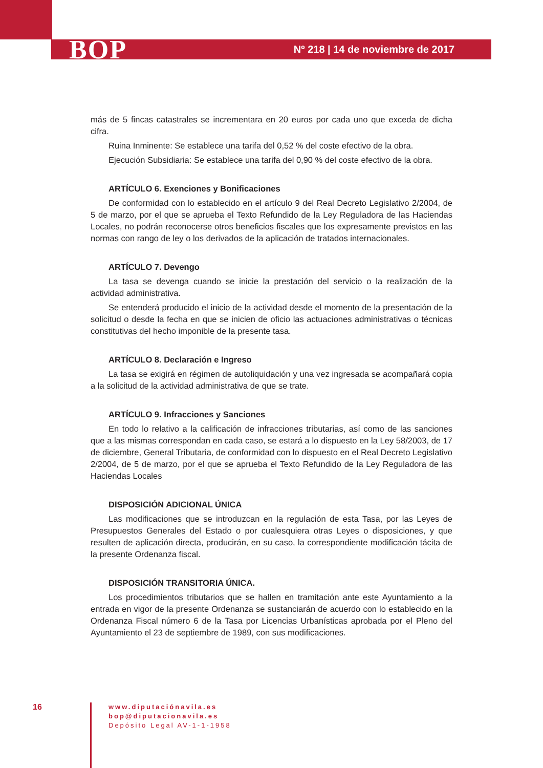BOP Nº 218 | 14 de noviembre de 2017
más de 5 fincas catastrales se incrementara en 20 euros por cada uno que exceda de dicha cifra.
Ruina Inminente: Se establece una tarifa del 0,52 % del coste efectivo de la obra.
Ejecución Subsidiaria: Se establece una tarifa del 0,90 % del coste efectivo de la obra.
ARTÍCULO 6. Exenciones y Bonificaciones
De conformidad con lo establecido en el artículo 9 del Real Decreto Legislativo 2/2004, de 5 de marzo, por el que se aprueba el Texto Refundido de la Ley Reguladora de las Haciendas Locales, no podrán reconocerse otros beneficios fiscales que los expresamente previstos en las normas con rango de ley o los derivados de la aplicación de tratados internacionales.
ARTÍCULO 7. Devengo
La tasa se devenga cuando se inicie la prestación del servicio o la realización de la actividad administrativa.
Se entenderá producido el inicio de la actividad desde el momento de la presentación de la solicitud o desde la fecha en que se inicien de oficio las actuaciones administrativas o técnicas constitutivas del hecho imponible de la presente tasa.
ARTÍCULO 8. Declaración e Ingreso
La tasa se exigirá en régimen de autoliquidación y una vez ingresada se acompañará copia a la solicitud de la actividad administrativa de que se trate.
ARTÍCULO 9. Infracciones y Sanciones
En todo lo relativo a la calificación de infracciones tributarias, así como de las sanciones que a las mismas correspondan en cada caso, se estará a lo dispuesto en la Ley 58/2003, de 17 de diciembre, General Tributaria, de conformidad con lo dispuesto en el Real Decreto Legislativo 2/2004, de 5 de marzo, por el que se aprueba el Texto Refundido de la Ley Reguladora de las Haciendas Locales
DISPOSICIÓN ADICIONAL ÚNICA
Las modificaciones que se introduzcan en la regulación de esta Tasa, por las Leyes de Presupuestos Generales del Estado o por cualesquiera otras Leyes o disposiciones, y que resulten de aplicación directa, producirán, en su caso, la correspondiente modificación tácita de la presente Ordenanza fiscal.
DISPOSICIÓN TRANSITORIA ÚNICA.
Los procedimientos tributarios que se hallen en tramitación ante este Ayuntamiento a la entrada en vigor de la presente Ordenanza se sustanciarán de acuerdo con lo establecido en la Ordenanza Fiscal número 6 de la Tasa por Licencias Urbanísticas aprobada por el Pleno del Ayuntamiento el 23 de septiembre de 1989, con sus modificaciones.
16
www.diputaciónavila.es
bop@diputacionavila.es
Depósito Legal AV-1-1-1958